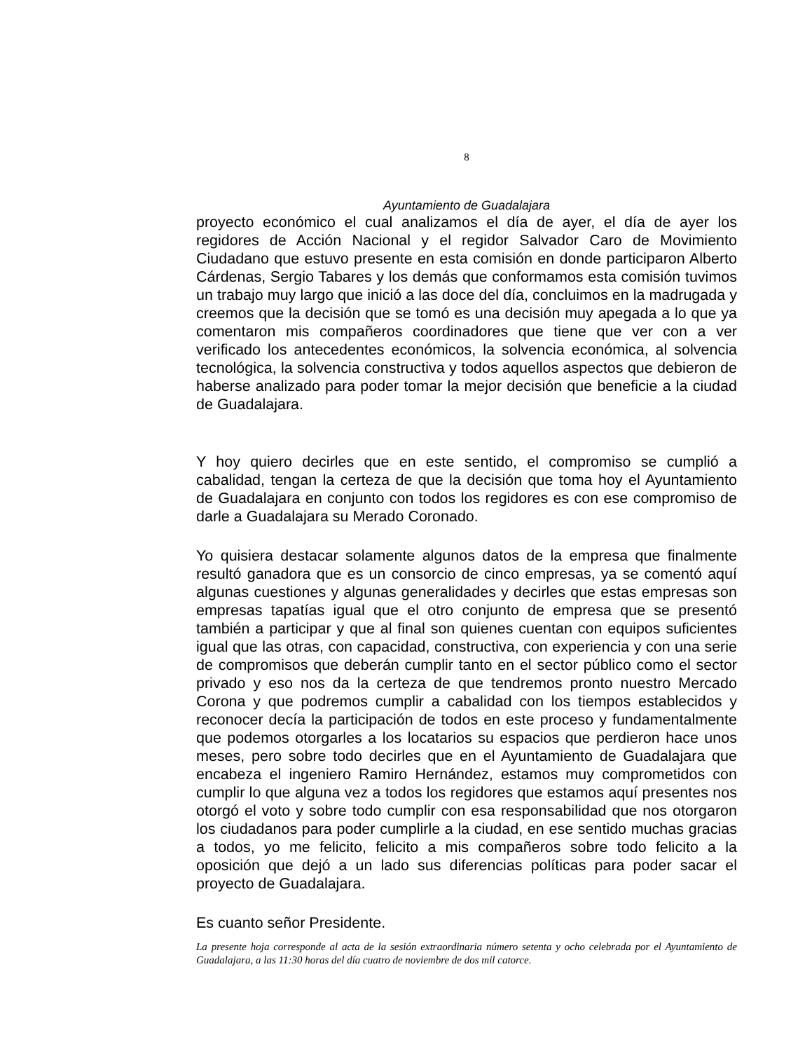8
Ayuntamiento de Guadalajara
proyecto económico el cual analizamos el día de ayer, el día de ayer los regidores de Acción Nacional y el regidor Salvador Caro de Movimiento Ciudadano que estuvo presente en esta comisión en donde participaron Alberto Cárdenas, Sergio Tabares y los demás que conformamos esta comisión tuvimos un trabajo muy largo que inició a las doce del día, concluimos en la madrugada y creemos que la decisión que se tomó es una decisión muy apegada a lo que ya comentaron mis compañeros coordinadores que tiene que ver con a ver verificado los antecedentes económicos, la solvencia económica, al solvencia tecnológica, la solvencia constructiva y todos aquellos aspectos que debieron de haberse analizado para poder tomar la mejor decisión que beneficie a la ciudad de Guadalajara.
Y hoy quiero decirles que en este sentido, el compromiso se cumplió a cabalidad, tengan la certeza de que la decisión que toma hoy el Ayuntamiento de Guadalajara en conjunto con todos los regidores es con ese compromiso de darle a Guadalajara su Merado Coronado.
Yo quisiera destacar solamente algunos datos de la empresa que finalmente resultó ganadora que es un consorcio de cinco empresas, ya se comentó aquí algunas cuestiones y algunas generalidades y decirles que estas empresas son empresas tapatías igual que el otro conjunto de empresa que se presentó también a participar y que al final son quienes cuentan con equipos suficientes igual que las otras, con capacidad, constructiva, con experiencia y con una serie de compromisos que deberán cumplir tanto en el sector público como el sector privado y eso nos da la certeza de que tendremos pronto nuestro Mercado Corona y que podremos cumplir a cabalidad con los tiempos establecidos y reconocer decía la participación de todos en este proceso y fundamentalmente que podemos otorgarles a los locatarios su espacios que perdieron hace unos meses, pero sobre todo decirles que en el Ayuntamiento de Guadalajara que encabeza el ingeniero Ramiro Hernández, estamos muy comprometidos con cumplir lo que alguna vez a todos los regidores que estamos aquí presentes nos otorgó el voto y sobre todo cumplir con esa responsabilidad que nos otorgaron los ciudadanos para poder cumplirle a la ciudad, en ese sentido muchas gracias a todos, yo me felicito, felicito a mis compañeros sobre todo felicito a la oposición que dejó a un lado sus diferencias políticas para poder sacar el proyecto de Guadalajara.
Es cuanto señor Presidente.
La presente hoja corresponde al acta de la sesión extraordinaria número setenta y ocho celebrada por el Ayuntamiento de Guadalajara, a las 11:30 horas del día cuatro de noviembre de dos mil catorce.